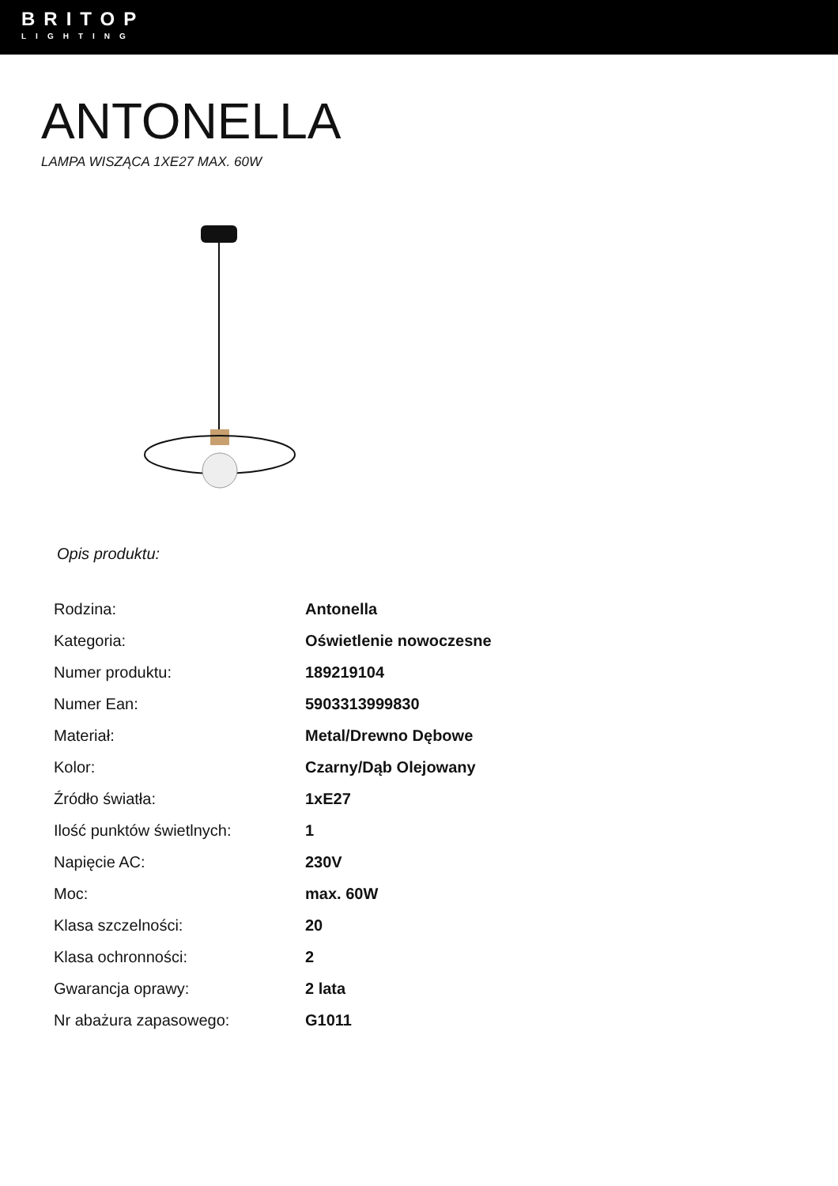BRITOP
LIGHTING
ANTONELLA
LAMPA WISZĄCA 1XE27 MAX. 60W
Opis produktu:
| Rodzina: | Antonella |
| Kategoria: | Oświetlenie nowoczesne |
| Numer produktu: | 189219104 |
| Numer Ean: | 5903313999830 |
| Materiał: | Metal/Drewno Dębowe |
| Kolor: | Czarny/Dąb Olejowany |
| Źródło światła: | 1xE27 |
| Ilość punktów świetlnych: | 1 |
| Napięcie AC: | 230V |
| Moc: | max. 60W |
| Klasa szczelności: | 20 |
| Klasa ochronności: | 2 |
| Gwarancja oprawy: | 2 lata |
| Nr abażura zapasowego: | G1011 |